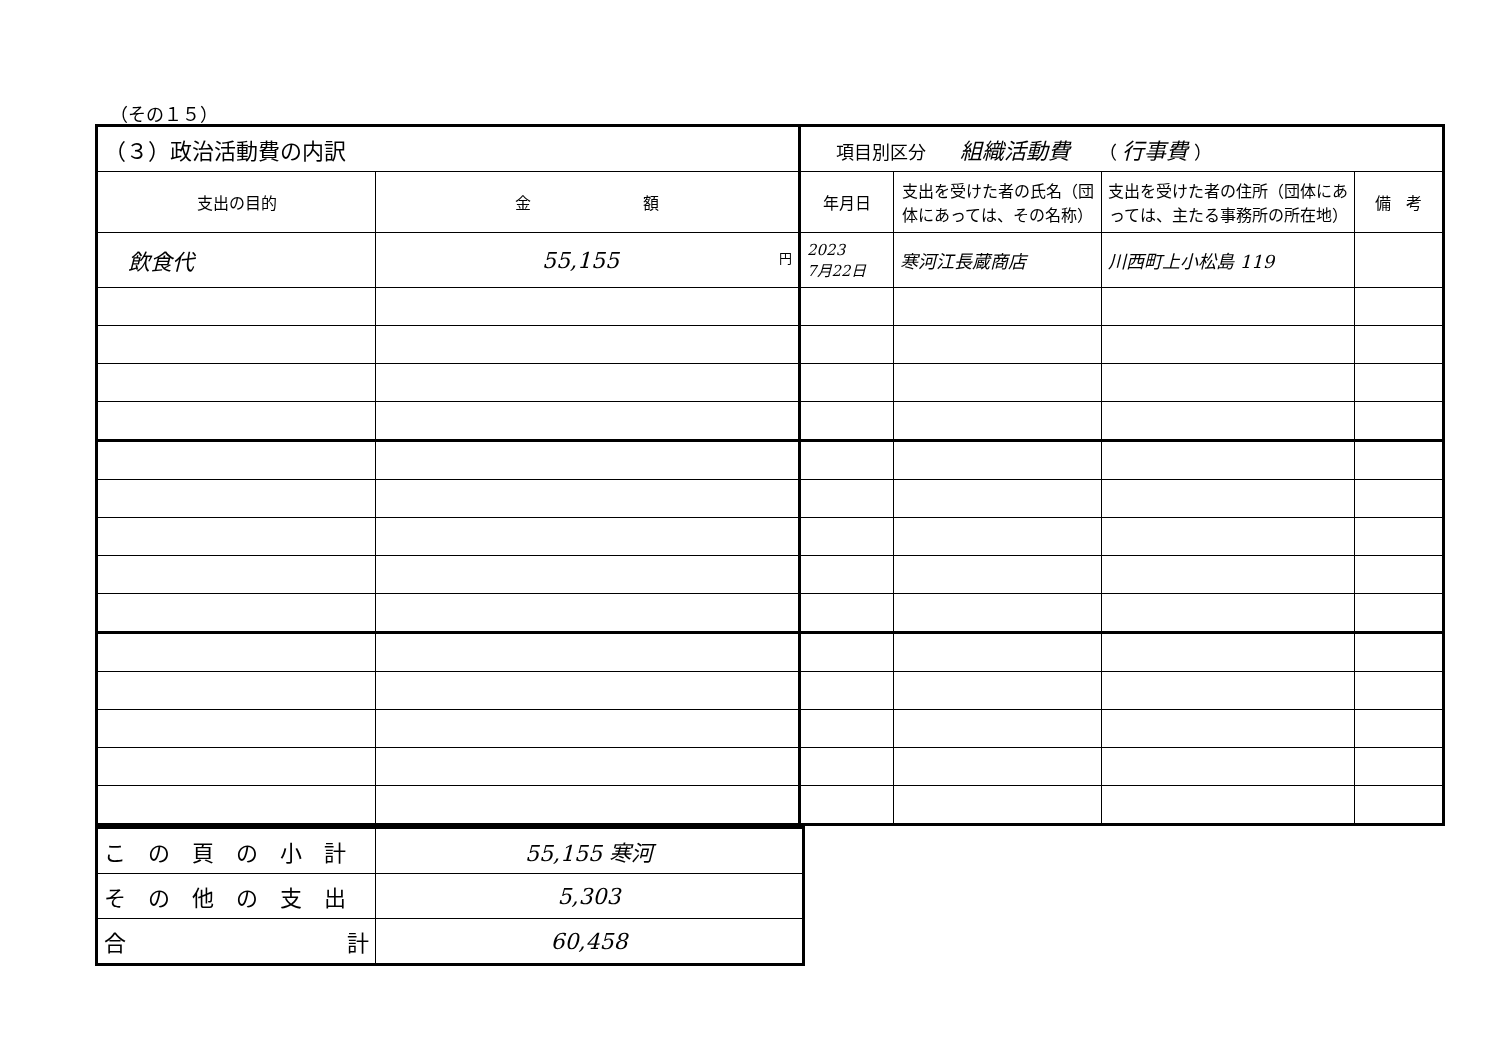（その１５）
| （３）政治活動費の内訳 | | 項目別区分 組織活動費 （ 行事費 ） | | | |
| --- | --- | --- | --- | --- | --- |
| 支出の目的 | 金 額 | 年月日 | 支出を受けた者の氏名（団体にあっては、その名称） | 支出を受けた者の住所（団体にあっては、主たる事務所の所在地） | 備 考 |
| 飲食代 | 円 55,155 | 2023 7月22日 | 寒河江長蔵商店 | 川西町上小松島 119 | |
| この頁の小計 | 55,155 寒河 |
| その他の支出 | 5,303 |
| 合 計 | 60,458 |